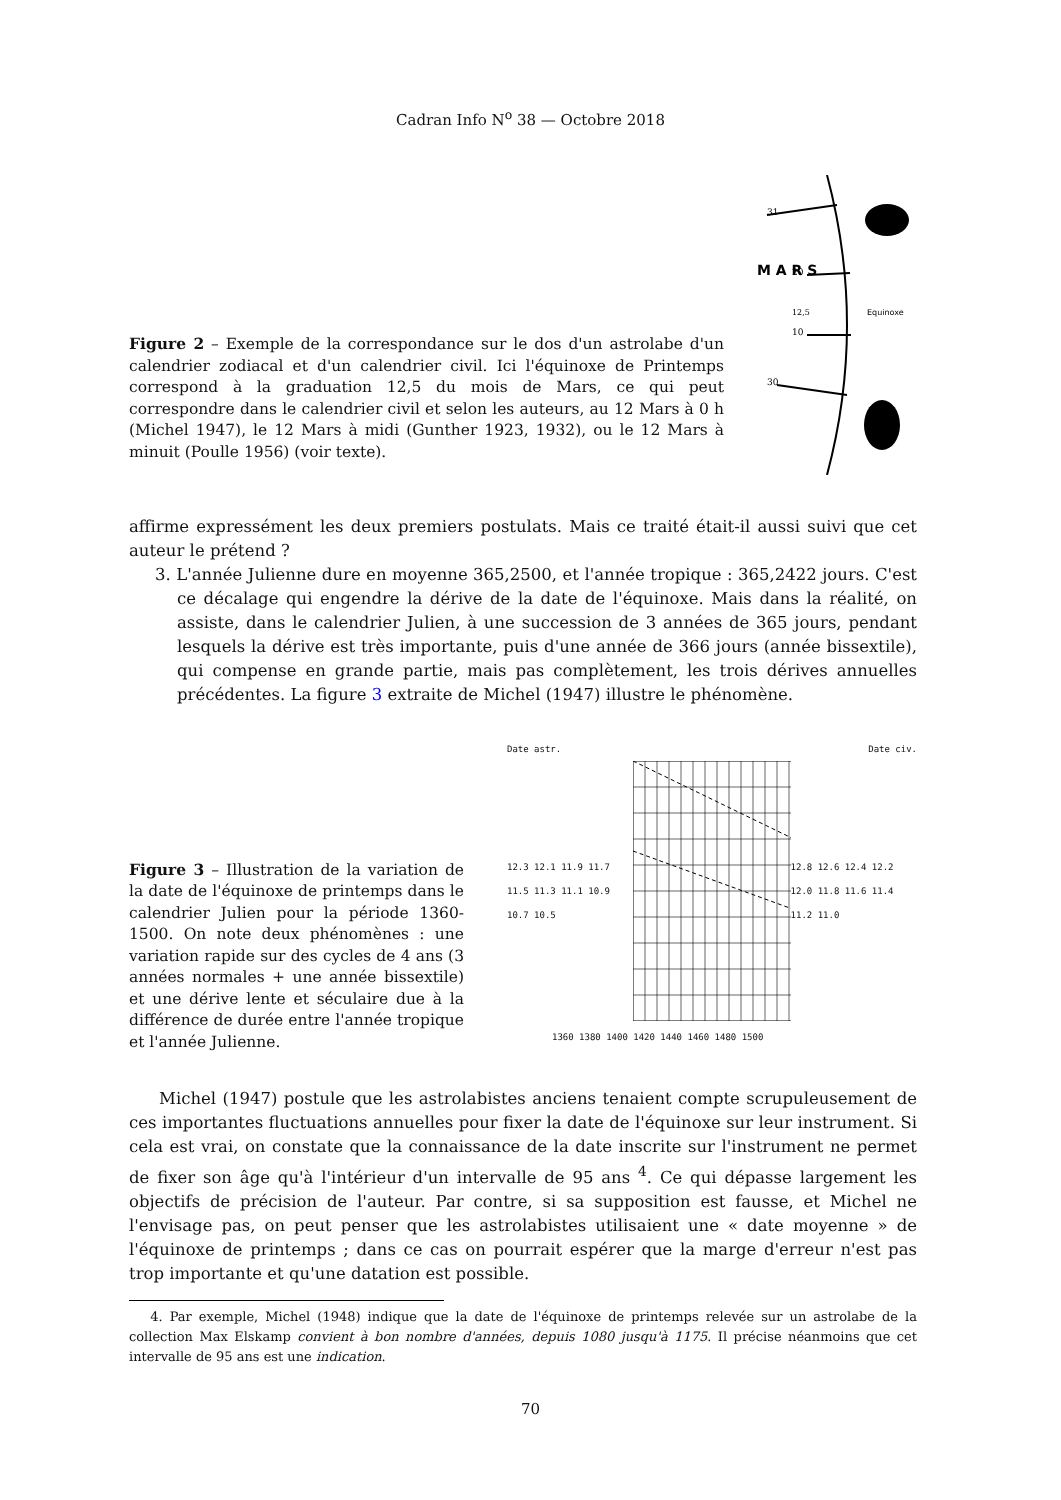Cadran Info N<sup>o</sup> 38 — Octobre 2018
Figure 2 – Exemple de la correspondance sur le dos d'un astrolabe d'un calendrier zodiacal et d'un calendrier civil. Ici l'équinoxe de Printemps correspond à la graduation 12,5 du mois de Mars, ce qui peut correspondre dans le calendrier civil et selon les auteurs, au 12 Mars à 0 h (Michel 1947), le 12 Mars à midi (Gunther 1923, 1932), ou le 12 Mars à minuit (Poulle 1956) (voir texte).
M A R S
12,5
10
20
31
30
Equinoxe
affirme expressément les deux premiers postulats. Mais ce traité était-il aussi suivi que cet auteur le prétend ?
3. L'année Julienne dure en moyenne 365,2500, et l'année tropique : 365,2422 jours. C'est ce décalage qui engendre la dérive de la date de l'équinoxe. Mais dans la réalité, on assiste, dans le calendrier Julien, à une succession de 3 années de 365 jours, pendant lesquels la dérive est très importante, puis d'une année de 366 jours (année bissextile), qui compense en grande partie, mais pas complètement, les trois dérives annuelles précédentes. La figure 3 extraite de Michel (1947) illustre le phénomène.
Figure 3 – Illustration de la variation de la date de l'équinoxe de printemps dans le calendrier Julien pour la période 1360-1500. On note deux phénomènes : une variation rapide sur des cycles de 4 ans (3 années normales + une année bissextile) et une dérive lente et séculaire due à la différence de durée entre l'année tropique et l'année Julienne.
Date astr. Date civ.
12.3 12.1 11.9 11.7 11.5 11.3 11.1 10.9 10.7 10.5
12.8 12.6 12.4 12.2 12.0 11.8 11.6 11.4 11.2 11.0
1360 1380 1400 1420 1440 1460 1480 1500
Michel (1947) postule que les astrolabistes anciens tenaient compte scrupuleusement de ces importantes fluctuations annuelles pour fixer la date de l'équinoxe sur leur instrument. Si cela est vrai, on constate que la connaissance de la date inscrite sur l'instrument ne permet de fixer son âge qu'à l'intérieur d'un intervalle de 95 ans <sup>4</sup>. Ce qui dépasse largement les objectifs de précision de l'auteur. Par contre, si sa supposition est fausse, et Michel ne l'envisage pas, on peut penser que les astrolabistes utilisaient une « date moyenne » de l'équinoxe de printemps ; dans ce cas on pourrait espérer que la marge d'erreur n'est pas trop importante et qu'une datation est possible.
4. Par exemple, Michel (1948) indique que la date de l'équinoxe de printemps relevée sur un astrolabe de la collection Max Elskamp convient à bon nombre d'années, depuis 1080 jusqu'à 1175. Il précise néanmoins que cet intervalle de 95 ans est une indication.
70